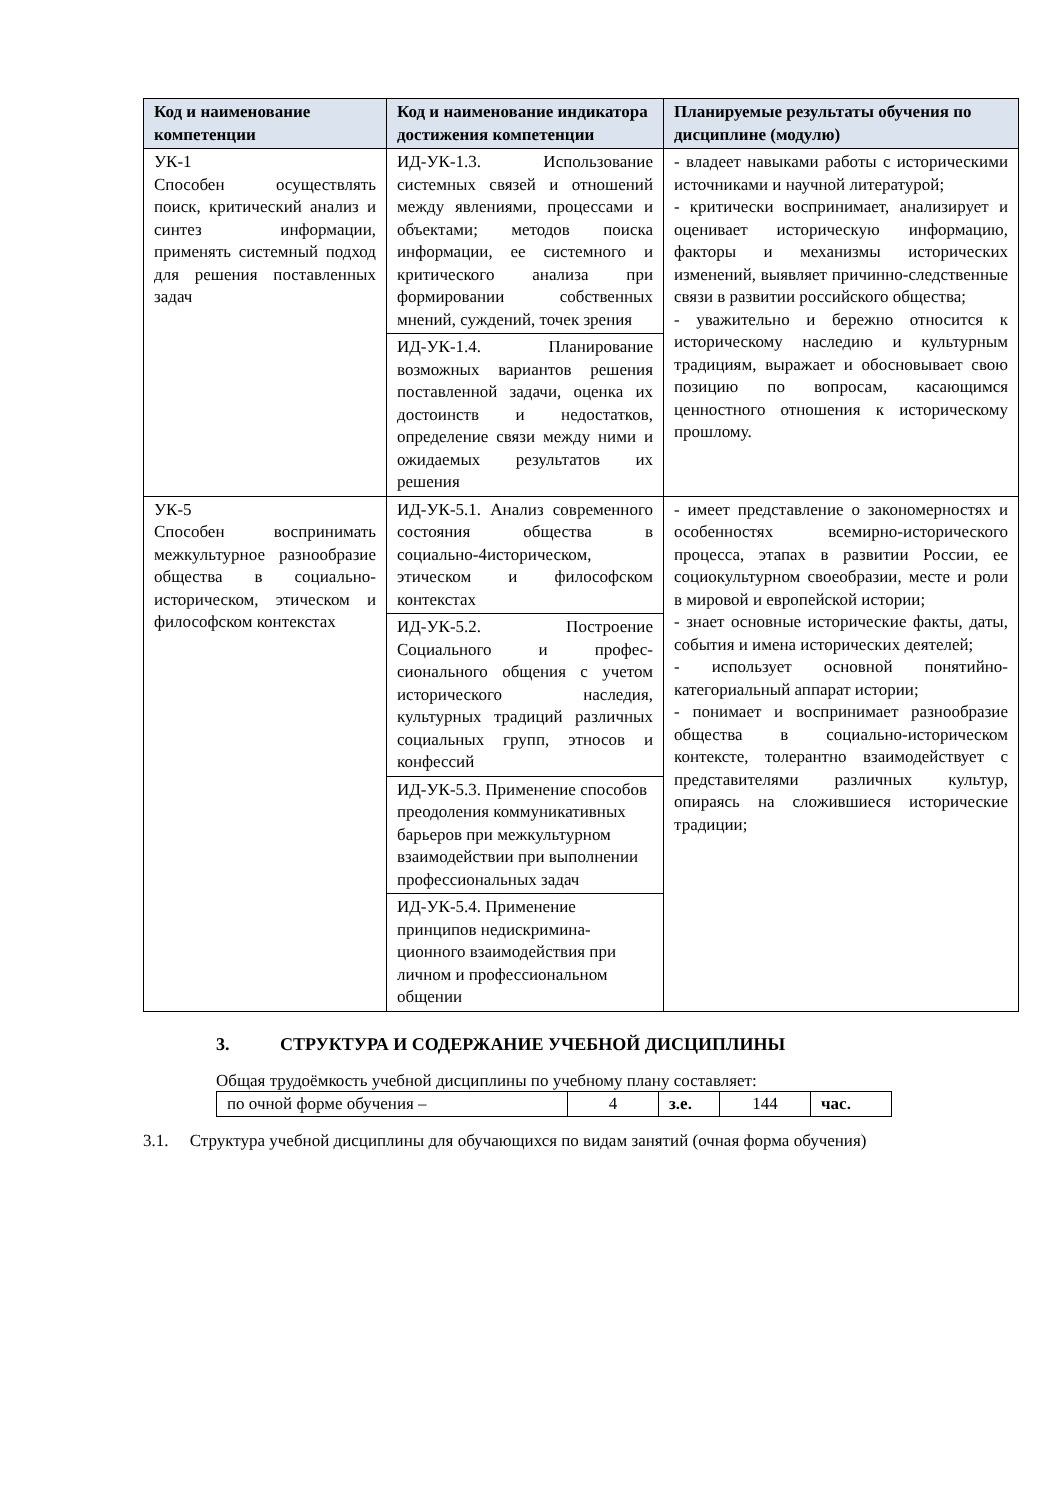| Код и наименование компетенции | Код и наименование индикатора достижения компетенции | Планируемые результаты обучения по дисциплине (модулю) |
| --- | --- | --- |
| УК-1 Способен осуществлять поиск, критический анализ и синтез информации, применять системный подход для решения поставленных задач | ИД-УК-1.3. Использование системных связей и отношений между явлениями, процессами и объектами; методов поиска информации, ее системного и критического анализа при формировании собственных мнений, суждений, точек зрения | - владеет навыками работы с историческими источниками и научной литературой; - критически воспринимает, анализирует и оценивает историческую информацию, факторы и механизмы исторических изменений, выявляет причинно-следственные связи в развитии российского общества; - уважительно и бережно относится к историческому наследию и культурным традициям, выражает и обосновывает свою позицию по вопросам, касающимся ценностного отношения к историческому прошлому. |
| | ИД-УК-1.4. Планирование возможных вариантов решения поставленной задачи, оценка их достоинств и недостатков, определение связи между ними и ожидаемых результатов их решения | |
| УК-5 Способен воспринимать межкультурное разнообразие общества в социально-историческом, этическом и философском контекстах | ИД-УК-5.1. Анализ современного состояния общества в социально-4историческом, этическом и философском контекстах | - имеет представление о закономерностях и особенностях всемирно-исторического процесса, этапах в развитии России, ее социокультурном своеобразии, месте и роли в мировой и европейской истории; - знает основные исторические факты, даты, события и имена исторических деятелей; - использует основной понятийно-категориальный аппарат истории; - понимает и воспринимает разнообразие общества в социально-историческом контексте, толерантно взаимодействует с представителями различных культур, опираясь на сложившиеся исторические традиции; |
| | ИД-УК-5.2. Построение Социального и профес-сионального общения с учетом исторического наследия, культурных традиций различных социальных групп, этносов и конфессий | |
| | ИД-УК-5.3. Применение способов преодоления коммуникативных барьеров при межкультурном взаимодействии при выполнении профессиональных задач | |
| | ИД-УК-5.4. Применение принципов недискримина-ционного взаимодействия при личном и профессиональном общении | |
3. СТРУКТУРА И СОДЕРЖАНИЕ УЧЕБНОЙ ДИСЦИПЛИНЫ
Общая трудоёмкость учебной дисциплины по учебному плану составляет:
| по очной форме обучения – | 4 | з.е. | 144 | час. |
3.1. Структура учебной дисциплины для обучающихся по видам занятий (очная форма обучения)